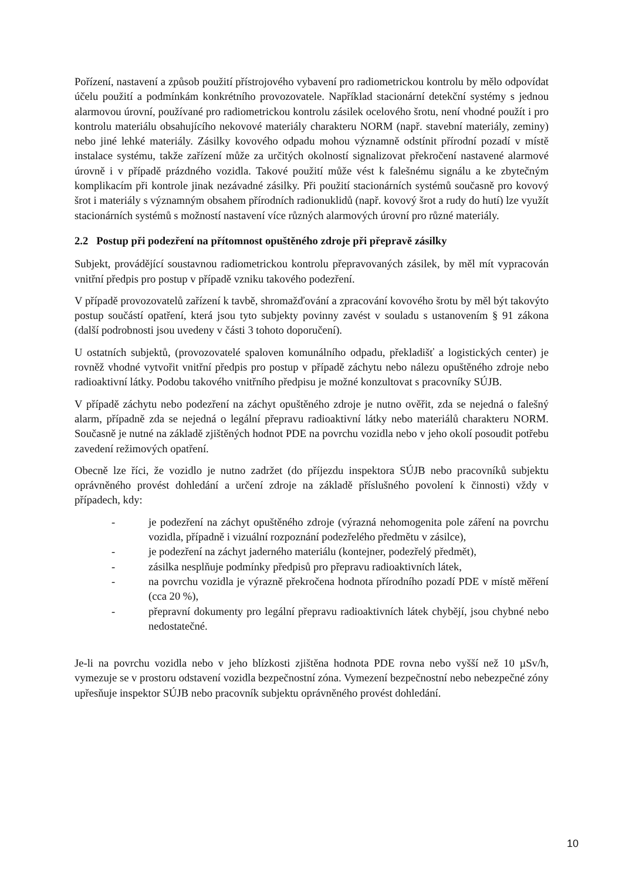Pořízení, nastavení a způsob použití přístrojového vybavení pro radiometrickou kontrolu by mělo odpovídat účelu použití a podmínkám konkrétního provozovatele. Například stacionární detekční systémy s jednou alarmovou úrovní, používané pro radiometrickou kontrolu zásilek ocelového šrotu, není vhodné použít i pro kontrolu materiálu obsahujícího nekovové materiály charakteru NORM (např. stavební materiály, zeminy) nebo jiné lehké materiály. Zásilky kovového odpadu mohou významně odstínit přírodní pozadí v místě instalace systému, takže zařízení může za určitých okolností signalizovat překročení nastavené alarmové úrovně i v případě prázdného vozidla. Takové použití může vést k falešnému signálu a ke zbytečným komplikacím při kontrole jinak nezávadné zásilky. Při použití stacionárních systémů současně pro kovový šrot i materiály s významným obsahem přírodních radionuklidů (např. kovový šrot a rudy do hutí) lze využít stacionárních systémů s možností nastavení více různých alarmových úrovní pro různé materiály.
2.2 Postup při podezření na přítomnost opuštěného zdroje při přepravě zásilky
Subjekt, provádějící soustavnou radiometrickou kontrolu přepravovaných zásilek, by měl mít vypracován vnitřní předpis pro postup v případě vzniku takového podezření.
V případě provozovatelů zařízení k tavbě, shromažďování a zpracování kovového šrotu by měl být takovýto postup součástí opatření, která jsou tyto subjekty povinny zavést v souladu s ustanovením § 91 zákona (další podrobnosti jsou uvedeny v části 3 tohoto doporučení).
U ostatních subjektů, (provozovatelé spaloven komunálního odpadu, překladišť a logistických center) je rovněž vhodné vytvořit vnitřní předpis pro postup v případě záchytu nebo nálezu opuštěného zdroje nebo radioaktivní látky. Podobu takového vnitřního předpisu je možné konzultovat s pracovníky SÚJB.
V případě záchytu nebo podezření na záchyt opuštěného zdroje je nutno ověřit, zda se nejedná o falešný alarm, případně zda se nejedná o legální přepravu radioaktivní látky nebo materiálů charakteru NORM. Současně je nutné na základě zjištěných hodnot PDE na povrchu vozidla nebo v jeho okolí posoudit potřebu zavedení režimových opatření.
Obecně lze říci, že vozidlo je nutno zadržet (do příjezdu inspektora SÚJB nebo pracovníků subjektu oprávněného provést dohledání a určení zdroje na základě příslušného povolení k činnosti) vždy v případech, kdy:
- je podezření na záchyt opuštěného zdroje (výrazná nehomogenita pole záření na povrchu vozidla, případně i vizuální rozpoznání podezřelého předmětu v zásilce),
- je podezření na záchyt jaderného materiálu (kontejner, podezřelý předmět),
- zásilka nesplňuje podmínky předpisů pro přepravu radioaktivních látek,
- na povrchu vozidla je výrazně překročena hodnota přírodního pozadí PDE v místě měření (cca 20 %),
- přepravní dokumenty pro legální přepravu radioaktivních látek chybějí, jsou chybné nebo nedostatečné.
Je-li na povrchu vozidla nebo v jeho blízkosti zjištěna hodnota PDE rovna nebo vyšší než 10 µSv/h, vymezuje se v prostoru odstavení vozidla bezpečnostní zóna. Vymezení bezpečnostní nebo nebezpečné zóny upřesňuje inspektor SÚJB nebo pracovník subjektu oprávněného provést dohledání.
10